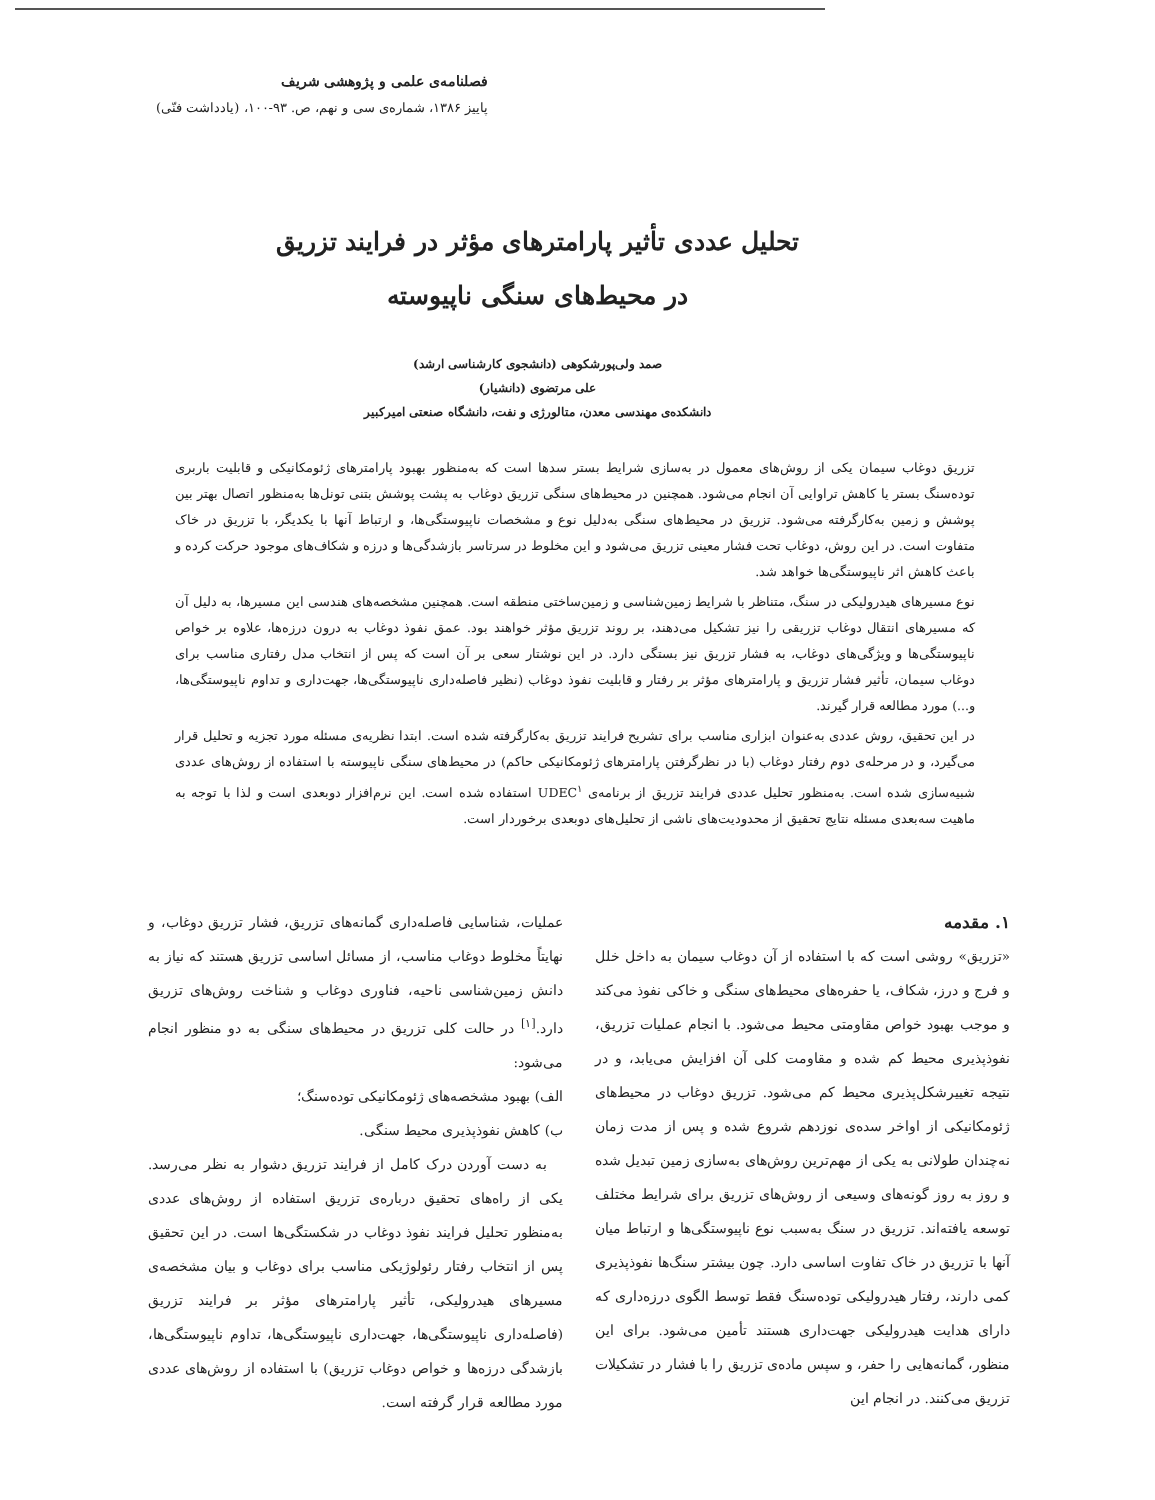فصلنامه‌ی علمی و پژوهشی شریف
پاییز ۱۳۸۶، شماره‌ی سی و نهم، ص. ۹۳-۱۰۰، (یادداشت فنّی)
تحلیل عددی تأثیر پارامترهای مؤثر در فرایند تزریق
در محیط‌های سنگی ناپیوسته
صمد ولی‌پورشکوهی (دانشجوی کارشناسی ارشد)
علی مرتضوی (دانشیار)
دانشکده‌ی مهندسی معدن، متالورژی و نفت، دانشگاه صنعتی امیرکبیر
تزریق دوغاب سیمان یکی از روش‌های معمول در به‌سازی شرایط بستر سدها است که به‌منظور بهبود پارامترهای ژئومکانیکی و قابلیت باربری توده‌سنگ بستر یا کاهش تراوایی آن انجام می‌شود. همچنین در محیط‌های سنگی تزریق دوغاب به پشت پوشش بتنی تونل‌ها به‌منظور اتصال بهتر بین پوشش و زمین به‌کارگرفته می‌شود. تزریق در محیط‌های سنگی به‌دلیل نوع و مشخصات ناپیوستگی‌ها، و ارتباط آنها با یکدیگر، با تزریق در خاک متفاوت است. در این روش، دوغاب تحت فشار معینی تزریق می‌شود و این مخلوط در سرتاسر بازشدگی‌ها و درزه و شکاف‌های موجود حرکت کرده و باعث کاهش اثر ناپیوستگی‌ها خواهد شد.
نوع مسیرهای هیدرولیکی در سنگ، متناظر با شرایط زمین‌شناسی و زمین‌ساختی منطقه است. همچنین مشخصه‌های هندسی این مسیرها، به دلیل آن که مسیرهای انتقال دوغاب تزریقی را نیز تشکیل می‌دهند، بر روند تزریق مؤثر خواهند بود. عمق نفوذ دوغاب به درون درزه‌ها، علاوه بر خواص ناپیوستگی‌ها و ویژگی‌های دوغاب، به فشار تزریق نیز بستگی دارد. در این نوشتار سعی بر آن است که پس از انتخاب مدل رفتاری مناسب برای دوغاب سیمان، تأثیر فشار تزریق و پارامترهای مؤثر بر رفتار و قابلیت نفوذ دوغاب (نظیر فاصله‌داری ناپیوستگی‌ها، جهت‌داری و تداوم ناپیوستگی‌ها، و...) مورد مطالعه قرار گیرند.
در این تحقیق، روش عددی به‌عنوان ابزاری مناسب برای تشریح فرایند تزریق به‌کارگرفته شده است. ابتدا نظریه‌ی مسئله مورد تجزیه و تحلیل قرار می‌گیرد، و در مرحله‌ی دوم رفتار دوغاب (با در نظرگرفتن پارامترهای ژئومکانیکی حاکم) در محیط‌های سنگی ناپیوسته با استفاده از روش‌های عددی شبیه‌سازی شده است. به‌منظور تحلیل عددی فرایند تزریق از برنامه‌ی UDEC<sup>۱</sup> استفاده شده است. این نرم‌افزار دوبعدی است و لذا با توجه به ماهیت سه‌بعدی مسئله نتایج تحقیق از محدودیت‌های ناشی از تحلیل‌های دوبعدی برخوردار است.
۱. مقدمه
«تزریق» روشی است که با استفاده از آن دوغاب سیمان به داخل خلل و فرج و درز، شکاف، یا حفره‌های محیط‌های سنگی و خاکی نفوذ می‌کند و موجب بهبود خواص مقاومتی محیط می‌شود. با انجام عملیات تزریق، نفوذپذیری محیط کم شده و مقاومت کلی آن افزایش می‌یابد، و در نتیجه تغییرشکل‌پذیری محیط کم می‌شود. تزریق دوغاب در محیط‌های ژئومکانیکی از اواخر سده‌ی نوزدهم شروع شده و پس از مدت زمان نه‌چندان طولانی به یکی از مهم‌ترین روش‌های به‌سازی زمین تبدیل شده و روز به روز گونه‌های وسیعی از روش‌های تزریق برای شرایط مختلف توسعه یافته‌اند. تزریق در سنگ به‌سبب نوع ناپیوستگی‌ها و ارتباط میان آنها با تزریق در خاک تفاوت اساسی دارد. چون بیشتر سنگ‌ها نفوذپذیری کمی دارند، رفتار هیدرولیکی توده‌سنگ فقط توسط الگوی درزه‌داری که دارای هدایت هیدرولیکی جهت‌داری هستند تأمین می‌شود. برای این منظور، گمانه‌هایی را حفر، و سپس ماده‌ی تزریق را با فشار در تشکیلات تزریق می‌کنند. در انجام این
عملیات، شناسایی فاصله‌داری گمانه‌های تزریق، فشار تزریق دوغاب، و نهایتاً مخلوط دوغاب مناسب، از مسائل اساسی تزریق هستند که نیاز به دانش زمین‌شناسی ناحیه، فناوری دوغاب و شناخت روش‌های تزریق دارد.<sup>[۱]</sup> در حالت کلی تزریق در محیط‌های سنگی به دو منظور انجام می‌شود:
الف) بهبود مشخصه‌های ژئومکانیکی توده‌سنگ؛
ب) کاهش نفوذپذیری محیط سنگی.
به دست آوردن درک کامل از فرایند تزریق دشوار به نظر می‌رسد. یکی از راه‌های تحقیق درباره‌ی تزریق استفاده از روش‌های عددی به‌منظور تحلیل فرایند نفوذ دوغاب در شکستگی‌ها است. در این تحقیق پس از انتخاب رفتار رئولوژیکی مناسب برای دوغاب و بیان مشخصه‌ی مسیرهای هیدرولیکی، تأثیر پارامترهای مؤثر بر فرایند تزریق (فاصله‌داری ناپیوستگی‌ها، جهت‌داری ناپیوستگی‌ها، تداوم ناپیوستگی‌ها، بازشدگی درزه‌ها و خواص دوغاب تزریق) با استفاده از روش‌های عددی مورد مطالعه قرار گرفته است.